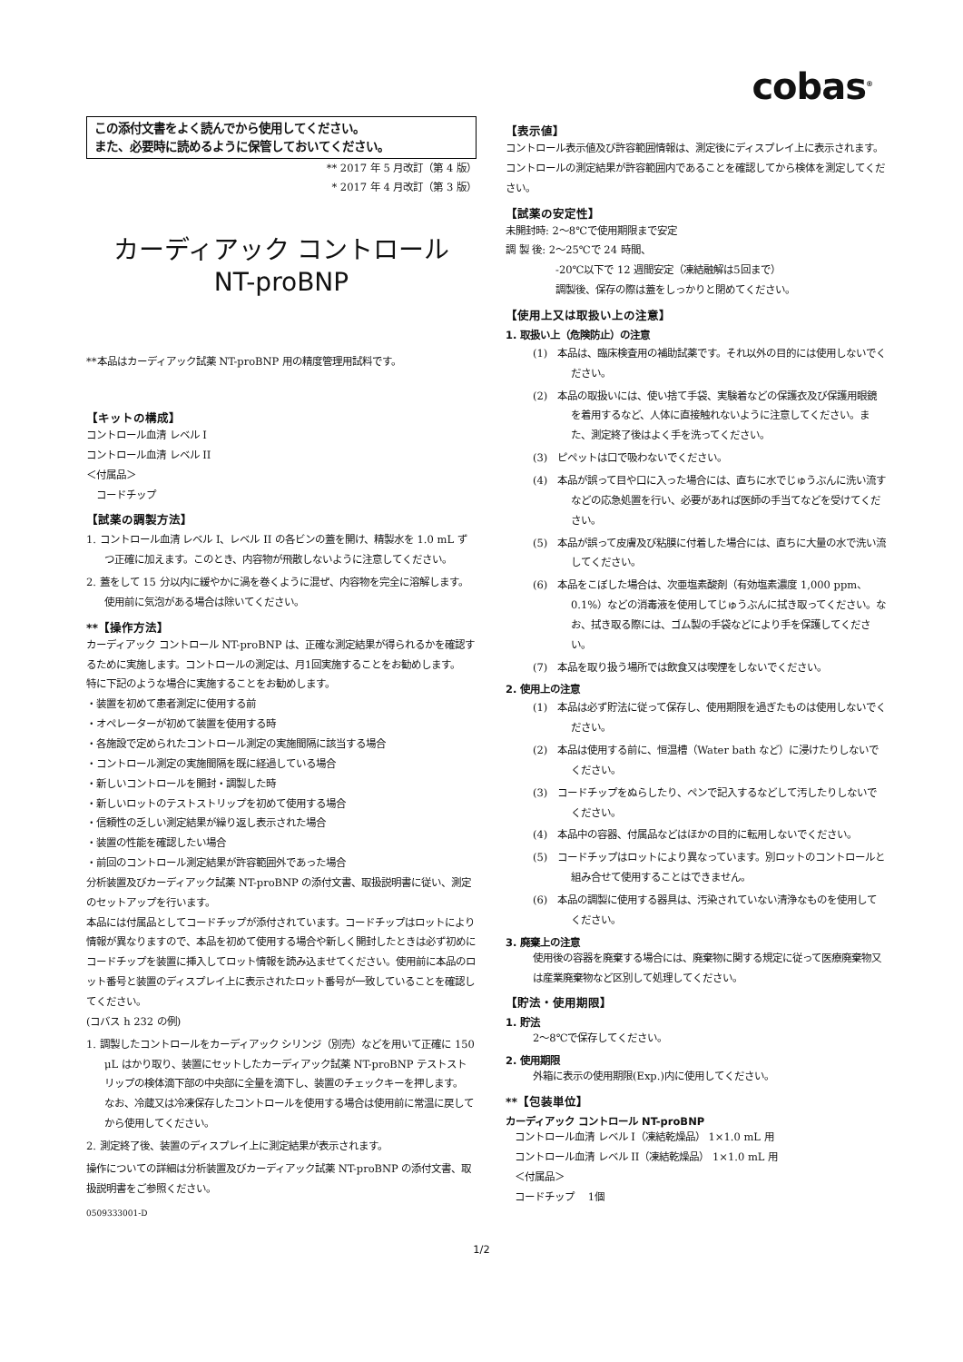cobas<sup>®</sup>
この添付文書をよく読んでから使用してください。
また、必要時に読めるように保管しておいてください。
** 2017 年 5 月改訂（第 4 版）
* 2017 年 4 月改訂（第 3 版）
カーディアック コントロール
NT-proBNP
**本品はカーディアック試薬 NT-proBNP 用の精度管理用試料です。
【キットの構成】
コントロール血清 レベル I
コントロール血清 レベル II
＜付属品＞
　コードチップ
【試薬の調製方法】
1. コントロール血清 レベル I、レベル II の各ビンの蓋を開け、精製水を 1.0 mL ずつ正確に加えます。このとき、内容物が飛散しないように注意してください。
2. 蓋をして 15 分以内に緩やかに渦を巻くように混ぜ、内容物を完全に溶解します。使用前に気泡がある場合は除いてください。
**【操作方法】
カーディアック コントロール NT-proBNP は、正確な測定結果が得られるかを確認するために実施します。コントロールの測定は、月1回実施することをお勧めします。
特に下記のような場合に実施することをお勧めします。
・装置を初めて患者測定に使用する前
・オペレーターが初めて装置を使用する時
・各施設で定められたコントロール測定の実施間隔に該当する場合
・コントロール測定の実施間隔を既に経過している場合
・新しいコントロールを開封・調製した時
・新しいロットのテストストリップを初めて使用する場合
・信頼性の乏しい測定結果が繰り返し表示された場合
・装置の性能を確認したい場合
・前回のコントロール測定結果が許容範囲外であった場合
分析装置及びカーディアック試薬 NT-proBNP の添付文書、取扱説明書に従い、測定のセットアップを行います。
本品には付属品としてコードチップが添付されています。コードチップはロットにより情報が異なりますので、本品を初めて使用する場合や新しく開封したときは必ず初めにコードチップを装置に挿入してロット情報を読み込ませてください。使用前に本品のロット番号と装置のディスプレイ上に表示されたロット番号が一致していることを確認してください。
(コバス h 232 の例)
1. 調製したコントロールをカーディアック シリンジ（別売）などを用いて正確に 150 μL はかり取り、装置にセットしたカーディアック試薬 NT-proBNP テストストリップの検体滴下部の中央部に全量を滴下し、装置のチェックキーを押します。
なお、冷蔵又は冷凍保存したコントロールを使用する場合は使用前に常温に戻してから使用してください。
2. 測定終了後、装置のディスプレイ上に測定結果が表示されます。
操作についての詳細は分析装置及びカーディアック試薬 NT-proBNP の添付文書、取扱説明書をご参照ください。
0509333001-D
【表示値】
コントロール表示値及び許容範囲情報は、測定後にディスプレイ上に表示されます。コントロールの測定結果が許容範囲内であることを確認してから検体を測定してください。
【試薬の安定性】
未開封時: 2～8℃で使用期限まで安定
調 製 後: 2～25℃で 24 時間、
　　　　　-20℃以下で 12 週間安定（凍結融解は5回まで）
　　　　　調製後、保存の際は蓋をしっかりと閉めてください。
【使用上又は取扱い上の注意】
1. 取扱い上（危険防止）の注意
(1)　本品は、臨床検査用の補助試薬です。それ以外の目的には使用しないでください。
(2)　本品の取扱いには、使い捨て手袋、実験着などの保護衣及び保護用眼鏡を着用するなど、人体に直接触れないように注意してください。また、測定終了後はよく手を洗ってください。
(3)　ピペットは口で吸わないでください。
(4)　本品が誤って目や口に入った場合には、直ちに水でじゅうぶんに洗い流すなどの応急処置を行い、必要があれば医師の手当てなどを受けてください。
(5)　本品が誤って皮膚及び粘膜に付着した場合には、直ちに大量の水で洗い流してください。
(6)　本品をこぼした場合は、次亜塩素酸剤（有効塩素濃度 1,000 ppm、0.1%）などの消毒液を使用してじゅうぶんに拭き取ってください。なお、拭き取る際には、ゴム製の手袋などにより手を保護してください。
(7)　本品を取り扱う場所では飲食又は喫煙をしないでください。
2. 使用上の注意
(1)　本品は必ず貯法に従って保存し、使用期限を過ぎたものは使用しないでください。
(2)　本品は使用する前に、恒温槽（Water bath など）に浸けたりしないでください。
(3)　コードチップをぬらしたり、ペンで記入するなどして汚したりしないでください。
(4)　本品中の容器、付属品などはほかの目的に転用しないでください。
(5)　コードチップはロットにより異なっています。別ロットのコントロールと組み合せて使用することはできません。
(6)　本品の調製に使用する器具は、汚染されていない清浄なものを使用してください。
3. 廃棄上の注意
使用後の容器を廃棄する場合には、廃棄物に関する規定に従って医療廃棄物又は産業廃棄物など区別して処理してください。
【貯法・使用期限】
1. 貯法
2～8℃で保存してください。
2. 使用期限
外箱に表示の使用期限(Exp.)内に使用してください。
**【包装単位】
カーディアック コントロール NT-proBNP
コントロール血清 レベル I（凍結乾燥品） 1×1.0 mL 用
コントロール血清 レベル II（凍結乾燥品） 1×1.0 mL 用
＜付属品＞
コードチップ　 1個
1/2